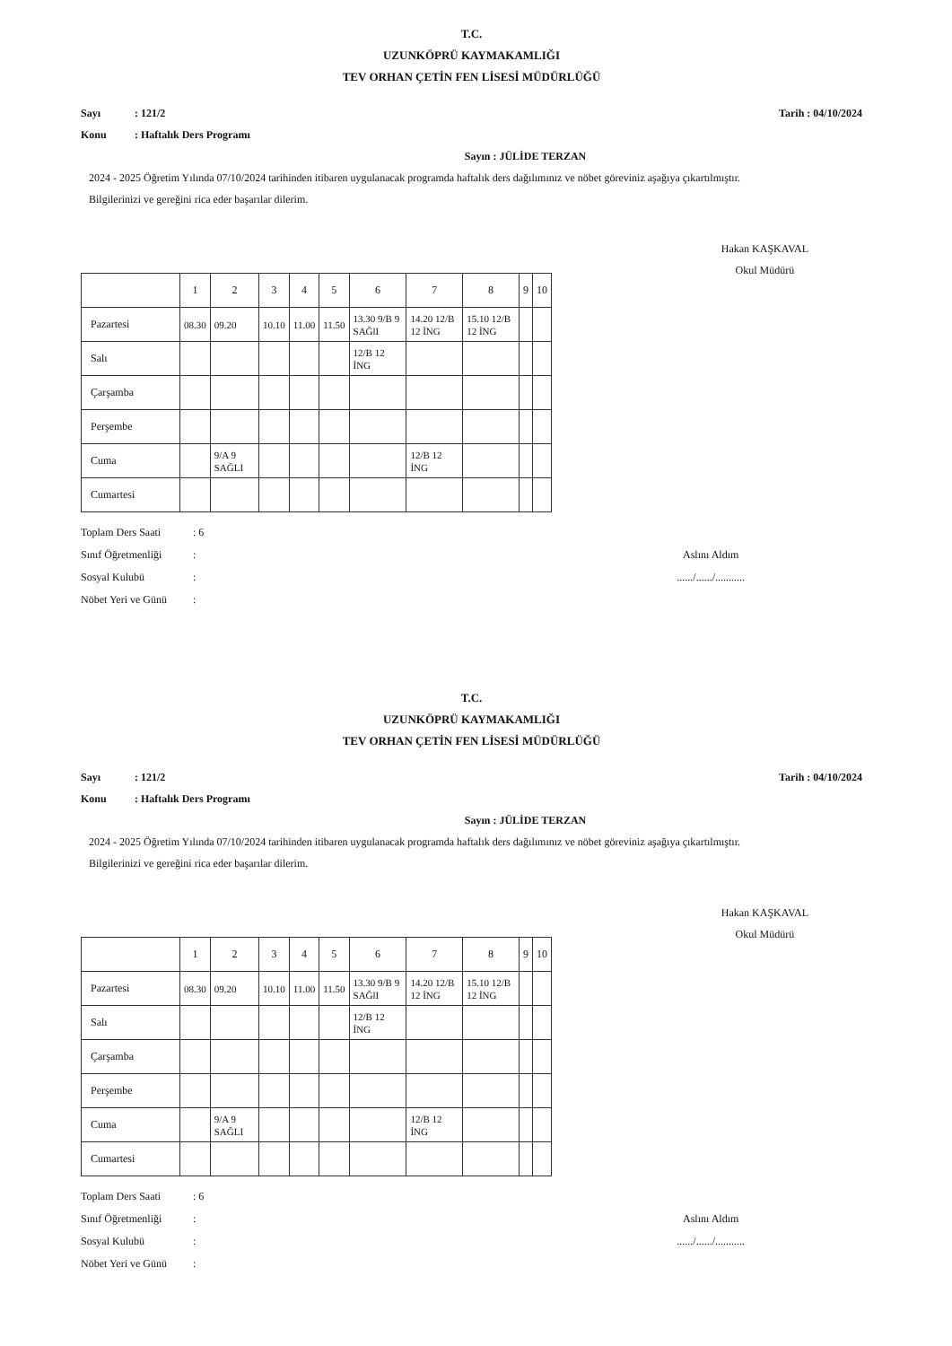T.C.
UZUNKÖPRÜ KAYMAKAMLIĞI
TEV ORHAN ÇETİN FEN LİSESİ MÜDÜRLÜĞÜ
Sayı: 121/2
Konu: Haftalık Ders Programı
Tarih : 04/10/2024
Sayın : JÜLİDE TERZAN
2024 - 2025 Öğretim Yılında 07/10/2024 tarihinden itibaren uygulanacak programda haftalık ders dağılımınız ve nöbet göreviniz aşağıya çıkartılmıştır.
Bilgilerinizi ve gereğini rica eder başarılar dilerim.
Hakan KAŞKAVAL
Okul Müdürü
| | 1 | 2 | 3 | 4 | 5 | 6 | 7 | 8 | 9 | 10 |
| Pazartesi | 08.30 | 09.20 | 10.10 | 11.00 | 11.50 | 13.30 9/B 9 SAĞlI | 14.20 12/B 12 İNG | 15.10 12/B 12 İNG | | |
| Salı | | | | | | 12/B 12 İNG | | | | |
| Çarşamba | | | | | | | | | | |
| Perşembe | | | | | | | | | | |
| Cuma | | 9/A 9 SAĞLI | | | | | 12/B 12 İNG | | | |
| Cumartesi | | | | | | | | | | |
Toplam Ders Saati: 6
Sınıf Öğretmenliği:
Sosyal Kulubü:
Nöbet Yeri ve Günü:
Aslını Aldım
....../....../...........
T.C.
UZUNKÖPRÜ KAYMAKAMLIĞI
TEV ORHAN ÇETİN FEN LİSESİ MÜDÜRLÜĞÜ
Sayı: 121/2
Konu: Haftalık Ders Programı
Tarih : 04/10/2024
Sayın : JÜLİDE TERZAN
2024 - 2025 Öğretim Yılında 07/10/2024 tarihinden itibaren uygulanacak programda haftalık ders dağılımınız ve nöbet göreviniz aşağıya çıkartılmıştır.
Bilgilerinizi ve gereğini rica eder başarılar dilerim.
Hakan KAŞKAVAL
Okul Müdürü
| | 1 | 2 | 3 | 4 | 5 | 6 | 7 | 8 | 9 | 10 |
| Pazartesi | 08.30 | 09.20 | 10.10 | 11.00 | 11.50 | 13.30 9/B 9 SAĞlI | 14.20 12/B 12 İNG | 15.10 12/B 12 İNG | | |
| Salı | | | | | | 12/B 12 İNG | | | | |
| Çarşamba | | | | | | | | | | |
| Perşembe | | | | | | | | | | |
| Cuma | | 9/A 9 SAĞLI | | | | | 12/B 12 İNG | | | |
| Cumartesi | | | | | | | | | | |
Toplam Ders Saati: 6
Sınıf Öğretmenliği:
Sosyal Kulubü:
Nöbet Yeri ve Günü:
Aslını Aldım
....../....../...........